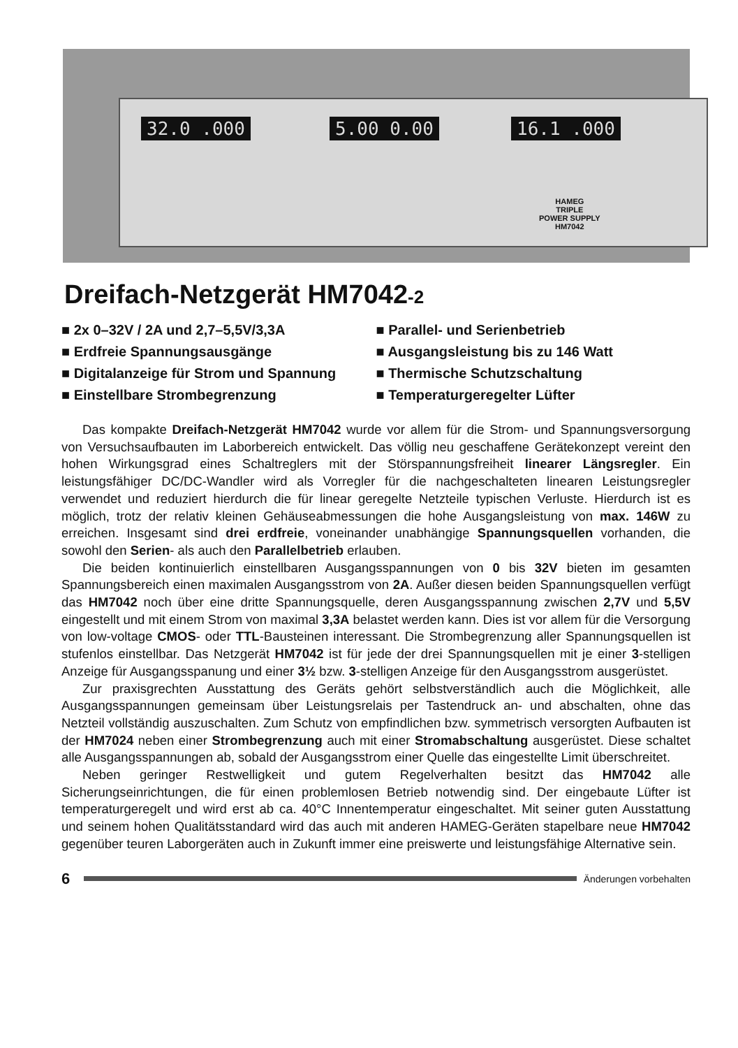32.0 .000 5.00 0.00 16.1 .000
HAMEG
TRIPLE
POWER SUPPLY
HM7042
Dreifach-Netzgerät HM7042-2
■ 2x 0–32V / 2A und 2,7–5,5V/3,3A
■ Erdfreie Spannungsausgänge
■ Digitalanzeige für Strom und Spannung
■ Einstellbare Strombegrenzung
■ Parallel- und Serienbetrieb
■ Ausgangsleistung bis zu 146 Watt
■ Thermische Schutzschaltung
■ Temperaturgeregelter Lüfter
Das kompakte Dreifach-Netzgerät HM7042 wurde vor allem für die Strom- und Spannungsversorgung von Versuchsaufbauten im Laborbereich entwickelt. Das völlig neu geschaffene Gerätekonzept vereint den hohen Wirkungsgrad eines Schaltreglers mit der Störspannungsfreiheit linearer Längsregler. Ein leistungsfähiger DC/DC-Wandler wird als Vorregler für die nachgeschalteten linearen Leistungsregler verwendet und reduziert hierdurch die für linear geregelte Netzteile typischen Verluste. Hierdurch ist es möglich, trotz der relativ kleinen Gehäuseabmessungen die hohe Ausgangsleistung von max. 146W zu erreichen. Insgesamt sind drei erdfreie, voneinander unabhängige Spannungsquellen vorhanden, die sowohl den Serien- als auch den Parallelbetrieb erlauben.
Die beiden kontinuierlich einstellbaren Ausgangsspannungen von 0 bis 32V bieten im gesamten Spannungsbereich einen maximalen Ausgangsstrom von 2A. Außer diesen beiden Spannungsquellen verfügt das HM7042 noch über eine dritte Spannungsquelle, deren Ausgangsspannung zwischen 2,7V und 5,5V eingestellt und mit einem Strom von maximal 3,3A belastet werden kann. Dies ist vor allem für die Versorgung von low-voltage CMOS- oder TTL-Bausteinen interessant. Die Strombegrenzung aller Spannungsquellen ist stufenlos einstellbar. Das Netzgerät HM7042 ist für jede der drei Spannungsquellen mit je einer 3-stelligen Anzeige für Ausgangsspanung und einer 3½ bzw. 3-stelligen Anzeige für den Ausgangsstrom ausgerüstet.
Zur praxisgrechten Ausstattung des Geräts gehört selbstverständlich auch die Möglichkeit, alle Ausgangsspannungen gemeinsam über Leistungsrelais per Tastendruck an- und abschalten, ohne das Netzteil vollständig auszuschalten. Zum Schutz von empfindlichen bzw. symmetrisch versorgten Aufbauten ist der HM7024 neben einer Strombegrenzung auch mit einer Stromabschaltung ausgerüstet. Diese schaltet alle Ausgangsspannungen ab, sobald der Ausgangsstrom einer Quelle das eingestellte Limit überschreitet.
Neben geringer Restwelligkeit und gutem Regelverhalten besitzt das HM7042 alle Sicherungseinrichtungen, die für einen problemlosen Betrieb notwendig sind. Der eingebaute Lüfter ist temperaturgeregelt und wird erst ab ca. 40°C Innentemperatur eingeschaltet. Mit seiner guten Ausstattung und seinem hohen Qualitätsstandard wird das auch mit anderen HAMEG-Geräten stapelbare neue HM7042 gegenüber teuren Laborgeräten auch in Zukunft immer eine preiswerte und leistungsfähige Alternative sein.
6
Änderungen vorbehalten